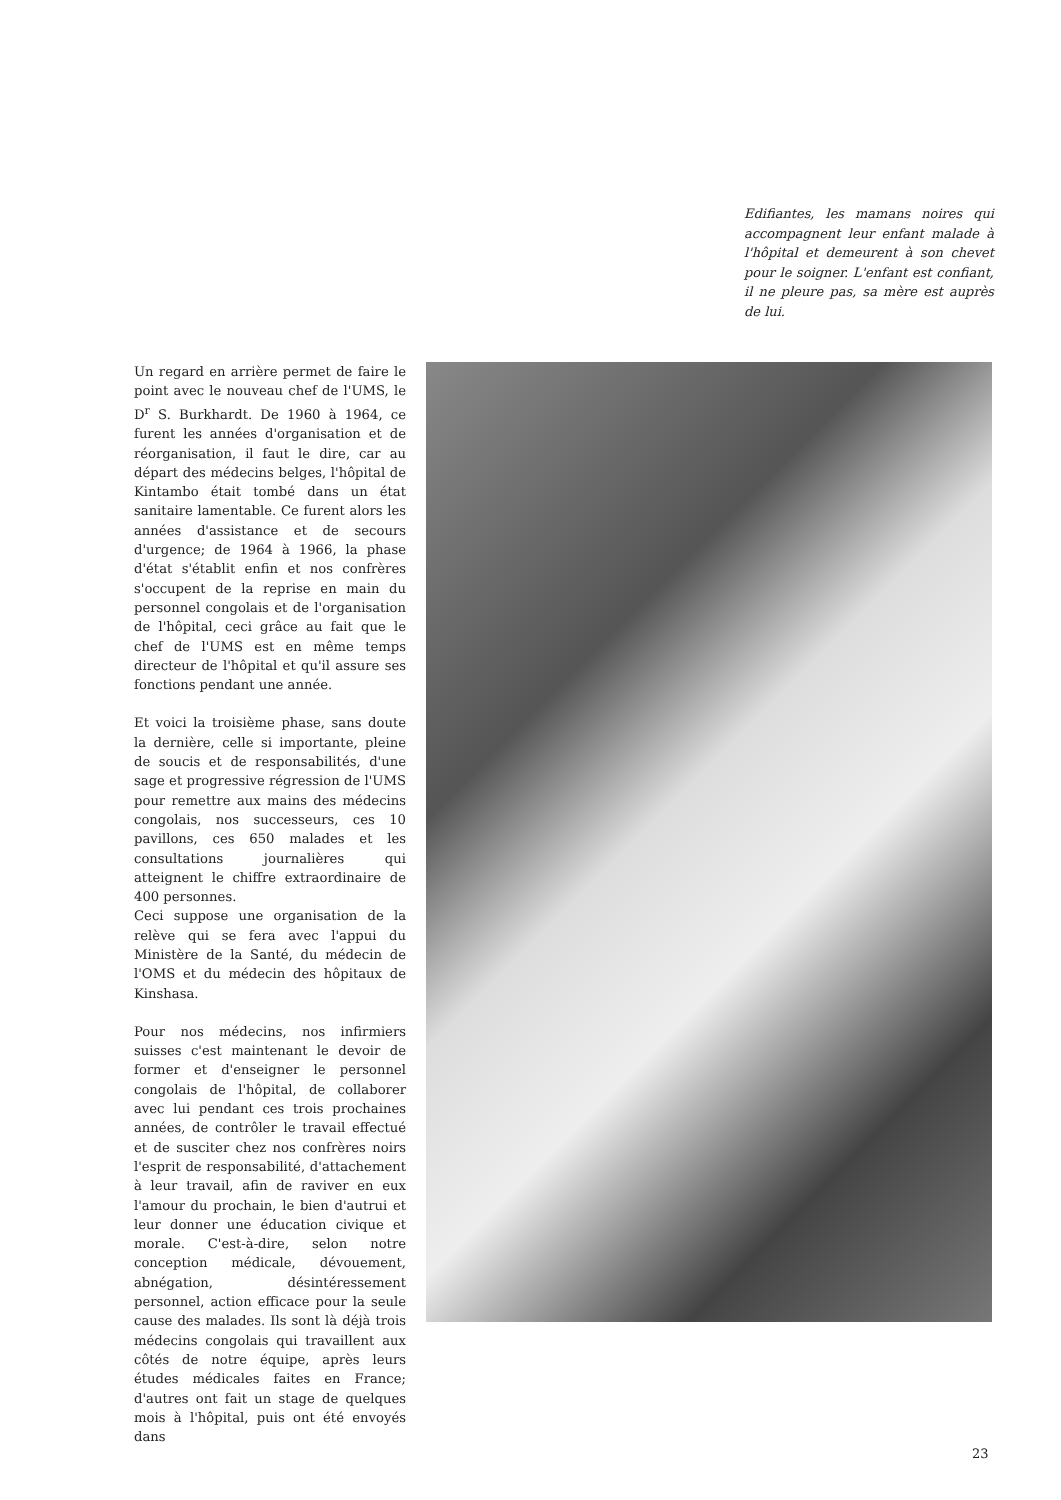Edifiantes, les mamans noires qui accompagnent leur enfant malade à l'hôpital et demeurent à son chevet pour le soigner. L'enfant est confiant, il ne pleure pas, sa mère est auprès de lui.
Un regard en arrière permet de faire le point avec le nouveau chef de l'UMS, le D<sup>r</sup> S. Burkhardt. De 1960 à 1964, ce furent les années d'organisation et de réorganisation, il faut le dire, car au départ des médecins belges, l'hôpital de Kintambo était tombé dans un état sanitaire lamentable. Ce furent alors les années d'assistance et de secours d'urgence; de 1964 à 1966, la phase d'état s'établit enfin et nos confrères s'occupent de la reprise en main du personnel congolais et de l'organisation de l'hôpital, ceci grâce au fait que le chef de l'UMS est en même temps directeur de l'hôpital et qu'il assure ses fonctions pendant une année.
Et voici la troisième phase, sans doute la dernière, celle si importante, pleine de soucis et de responsabilités, d'une sage et progressive régression de l'UMS pour remettre aux mains des médecins congolais, nos successeurs, ces 10 pavillons, ces 650 malades et les consultations journalières qui atteignent le chiffre extraordinaire de 400 personnes.
Ceci suppose une organisation de la relève qui se fera avec l'appui du Ministère de la Santé, du médecin de l'OMS et du médecin des hôpitaux de Kinshasa.
Pour nos médecins, nos infirmiers suisses c'est maintenant le devoir de former et d'enseigner le personnel congolais de l'hôpital, de collaborer avec lui pendant ces trois prochaines années, de contrôler le travail effectué et de susciter chez nos confrères noirs l'esprit de responsabilité, d'attachement à leur travail, afin de raviver en eux l'amour du prochain, le bien d'autrui et leur donner une éducation civique et morale. C'est-à-dire, selon notre conception médicale, dévouement, abnégation, désintéressement personnel, action efficace pour la seule cause des malades. Ils sont là déjà trois médecins congolais qui travaillent aux côtés de notre équipe, après leurs études médicales faites en France; d'autres ont fait un stage de quelques mois à l'hôpital, puis ont été envoyés dans
23